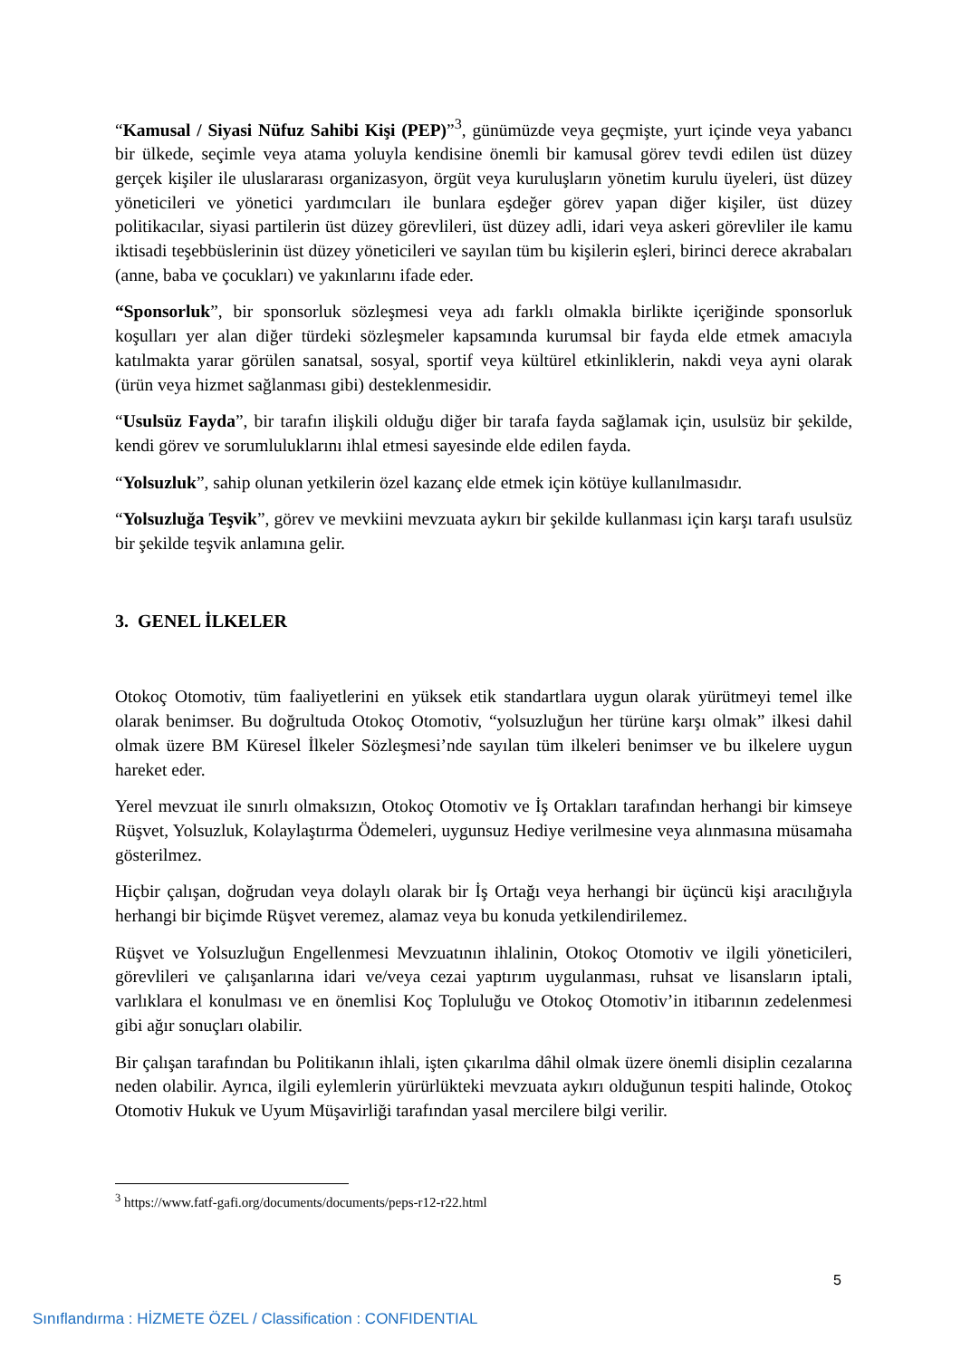“Kamusal / Siyasi Nüfuz Sahibi Kişi (PEP)”<sup>3</sup>, günümüzde veya geçmişte, yurt içinde veya yabancı bir ülkede, seçimle veya atama yoluyla kendisine önemli bir kamusal görev tevdi edilen üst düzey gerçek kişiler ile uluslararası organizasyon, örgüt veya kuruluşların yönetim kurulu üyeleri, üst düzey yöneticileri ve yönetici yardımcıları ile bunlara eşdeğer görev yapan diğer kişiler, üst düzey politikacılar, siyasi partilerin üst düzey görevlileri, üst düzey adli, idari veya askeri görevliler ile kamu iktisadi teşebbüslerinin üst düzey yöneticileri ve sayılan tüm bu kişilerin eşleri, birinci derece akrabaları (anne, baba ve çocukları) ve yakınlarını ifade eder.
“Sponsorluk”, bir sponsorluk sözleşmesi veya adı farklı olmakla birlikte içeriğinde sponsorluk koşulları yer alan diğer türdeki sözleşmeler kapsamında kurumsal bir fayda elde etmek amacıyla katılmakta yarar görülen sanatsal, sosyal, sportif veya kültürel etkinliklerin, nakdi veya ayni olarak (ürün veya hizmet sağlanması gibi) desteklenmesidir.
“Usulsüz Fayda”, bir tarafın ilişkili olduğu diğer bir tarafa fayda sağlamak için, usulsüz bir şekilde, kendi görev ve sorumluluklarını ihlal etmesi sayesinde elde edilen fayda.
“Yolsuzluk”, sahip olunan yetkilerin özel kazanç elde etmek için kötüye kullanılmasıdır.
“Yolsuzluğa Teşvik”, görev ve mevkiini mevzuata aykırı bir şekilde kullanması için karşı tarafı usulsüz bir şekilde teşvik anlamına gelir.
3. GENEL İLKELER
Otokoç Otomotiv, tüm faaliyetlerini en yüksek etik standartlara uygun olarak yürütmeyi temel ilke olarak benimser. Bu doğrultuda Otokoç Otomotiv, “yolsuzluğun her türüne karşı olmak” ilkesi dahil olmak üzere BM Küresel İlkeler Sözleşmesi’nde sayılan tüm ilkeleri benimser ve bu ilkelere uygun hareket eder.
Yerel mevzuat ile sınırlı olmaksızın, Otokoç Otomotiv ve İş Ortakları tarafından herhangi bir kimseye Rüşvet, Yolsuzluk, Kolaylaştırma Ödemeleri, uygunsuz Hediye verilmesine veya alınmasına müsamaha gösterilmez.
Hiçbir çalışan, doğrudan veya dolaylı olarak bir İş Ortağı veya herhangi bir üçüncü kişi aracılığıyla herhangi bir biçimde Rüşvet veremez, alamaz veya bu konuda yetkilendirilemez.
Rüşvet ve Yolsuzluğun Engellenmesi Mevzuatının ihlalinin, Otokoç Otomotiv ve ilgili yöneticileri, görevlileri ve çalışanlarına idari ve/veya cezai yaptırım uygulanması, ruhsat ve lisansların iptali, varlıklara el konulması ve en önemlisi Koç Topluluğu ve Otokoç Otomotiv’in itibarının zedelenmesi gibi ağır sonuçları olabilir.
Bir çalışan tarafından bu Politikanın ihlali, işten çıkarılma dâhil olmak üzere önemli disiplin cezalarına neden olabilir. Ayrıca, ilgili eylemlerin yürürlükteki mevzuata aykırı olduğunun tespiti halinde, Otokoç Otomotiv Hukuk ve Uyum Müşavirliği tarafından yasal mercilere bilgi verilir.
<sup>3</sup> https://www.fatf-gafi.org/documents/documents/peps-r12-r22.html
5
Sınıflandırma : HİZMETE ÖZEL / Classification : CONFIDENTIAL